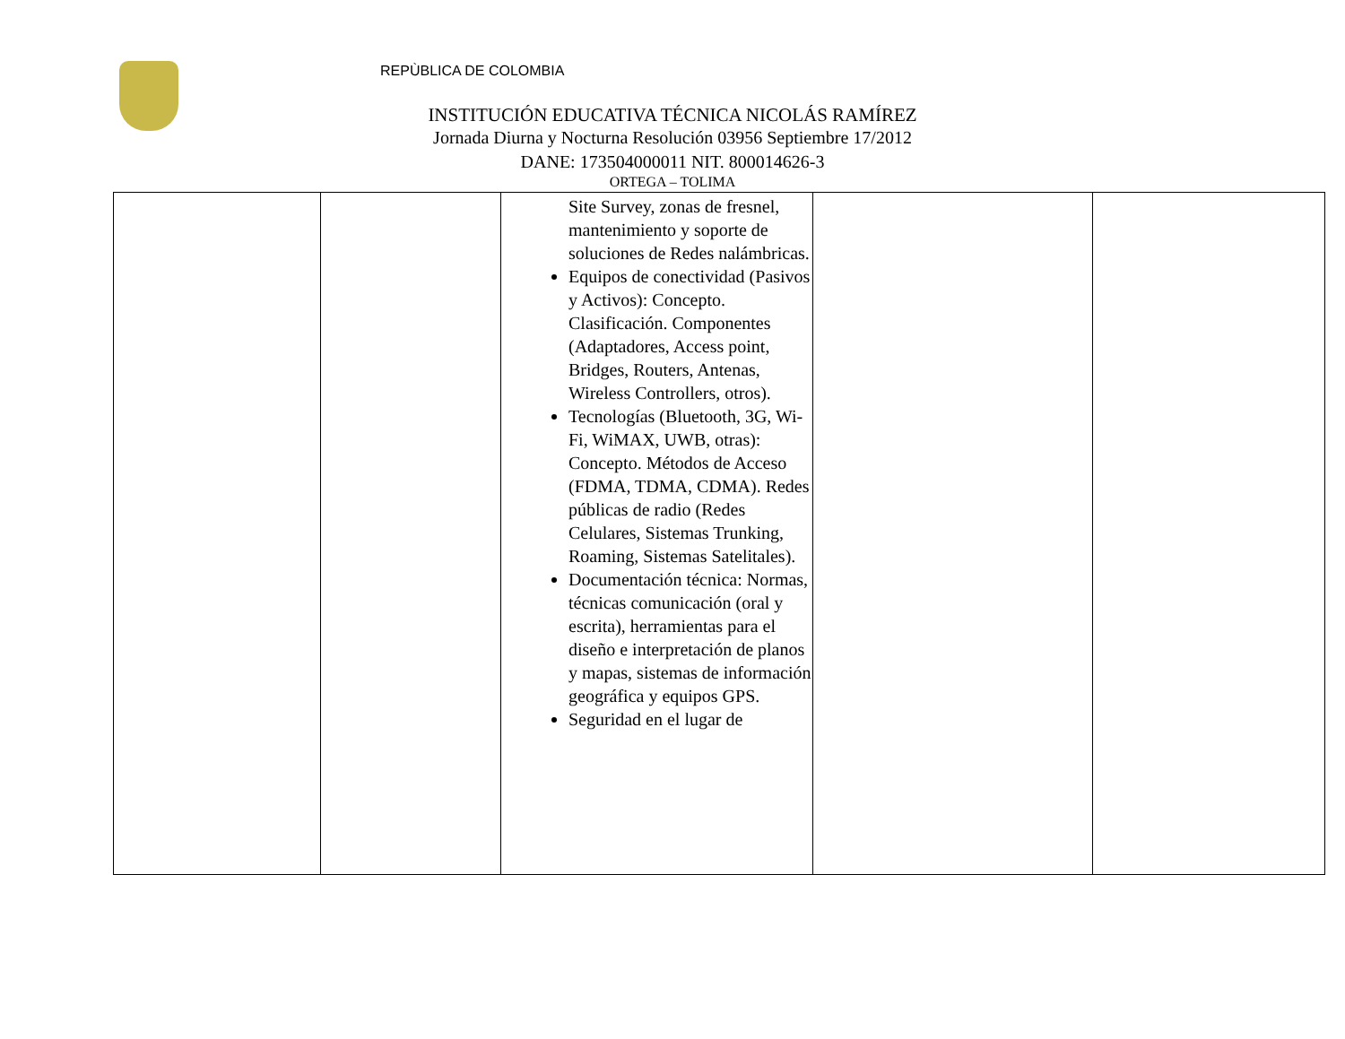REPÙBLICA DE COLOMBIA
INSTITUCIÓN EDUCATIVA TÉCNICA NICOLÁS RAMÍREZ
Jornada Diurna y Nocturna Resolución 03956 Septiembre 17/2012
DANE: 173504000011 NIT. 800014626-3
ORTEGA – TOLIMA
| | | Site Survey, zonas de fresnel, mantenimiento y soporte de soluciones de Redes nalámbricas. Equipos de conectividad (Pasivos y Activos): Concepto. Clasificación. Componentes (Adaptadores, Access point, Bridges, Routers, Antenas, Wireless Controllers, otros). Tecnologías (Bluetooth, 3G, Wi-Fi, WiMAX, UWB, otras): Concepto. Métodos de Acceso (FDMA, TDMA, CDMA). Redes públicas de radio (Redes Celulares, Sistemas Trunking, Roaming, Sistemas Satelitales). Documentación técnica: Normas, técnicas comunicación (oral y escrita), herramientas para el diseño e interpretación de planos y mapas, sistemas de información geográfica y equipos GPS. Seguridad en el lugar de | | |